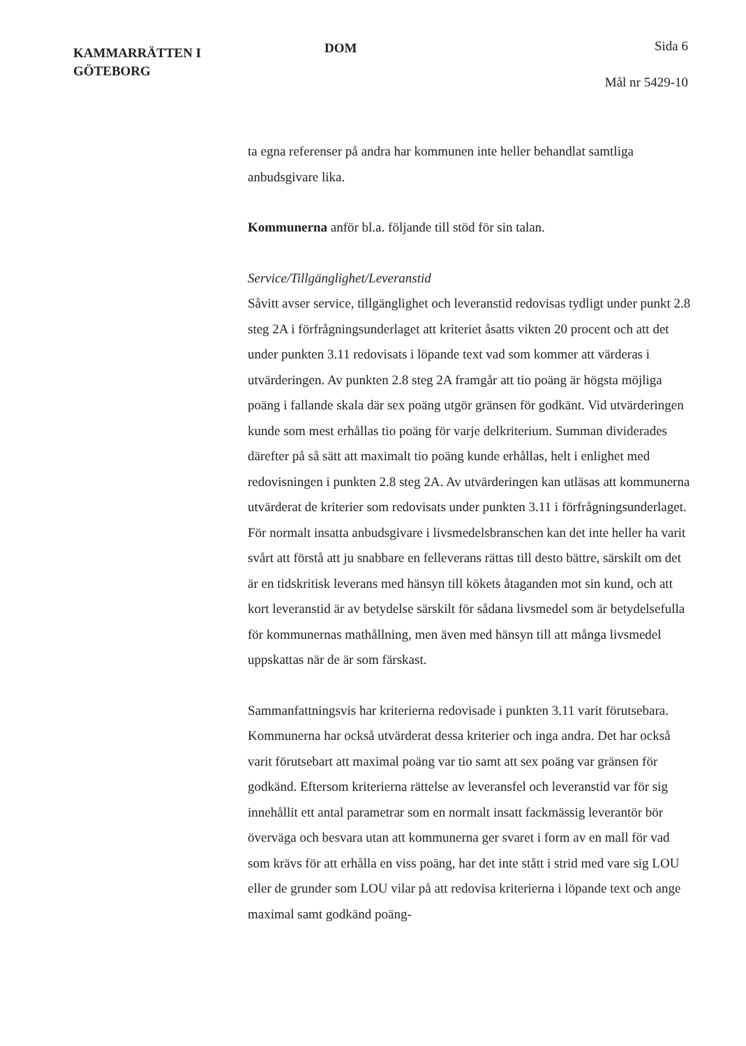KAMMARRÄTTEN I
GÖTEBORG
DOM
Sida 6
Mål nr 5429-10
ta egna referenser på andra har kommunen inte heller behandlat samtliga anbudsgivare lika.
Kommunerna anför bl.a. följande till stöd för sin talan.
Service/Tillgänglighet/Leveranstid
Såvitt avser service, tillgänglighet och leveranstid redovisas tydligt under punkt 2.8 steg 2A i förfrågningsunderlaget att kriteriet åsatts vikten 20 procent och att det under punkten 3.11 redovisats i löpande text vad som kommer att värderas i utvärderingen. Av punkten 2.8 steg 2A framgår att tio poäng är högsta möjliga poäng i fallande skala där sex poäng utgör gränsen för godkänt. Vid utvärderingen kunde som mest erhållas tio poäng för varje delkriterium. Summan dividerades därefter på så sätt att maximalt tio poäng kunde erhållas, helt i enlighet med redovisningen i punkten 2.8 steg 2A. Av utvärderingen kan utläsas att kommunerna utvärderat de kriterier som redovisats under punkten 3.11 i förfrågningsunderlaget. För normalt insatta anbudsgivare i livsmedelsbranschen kan det inte heller ha varit svårt att förstå att ju snabbare en felleverans rättas till desto bättre, särskilt om det är en tidskritisk leverans med hänsyn till kökets åtaganden mot sin kund, och att kort leveranstid är av betydelse särskilt för sådana livsmedel som är betydelsefulla för kommunernas mathållning, men även med hänsyn till att många livsmedel uppskattas när de är som färskast.
Sammanfattningsvis har kriterierna redovisade i punkten 3.11 varit förutsebara. Kommunerna har också utvärderat dessa kriterier och inga andra. Det har också varit förutsebart att maximal poäng var tio samt att sex poäng var gränsen för godkänd. Eftersom kriterierna rättelse av leveransfel och leveranstid var för sig innehållit ett antal parametrar som en normalt insatt fackmässig leverantör bör överväga och besvara utan att kommunerna ger svaret i form av en mall för vad som krävs för att erhålla en viss poäng, har det inte stått i strid med vare sig LOU eller de grunder som LOU vilar på att redovisa kriterierna i löpande text och ange maximal samt godkänd poäng-